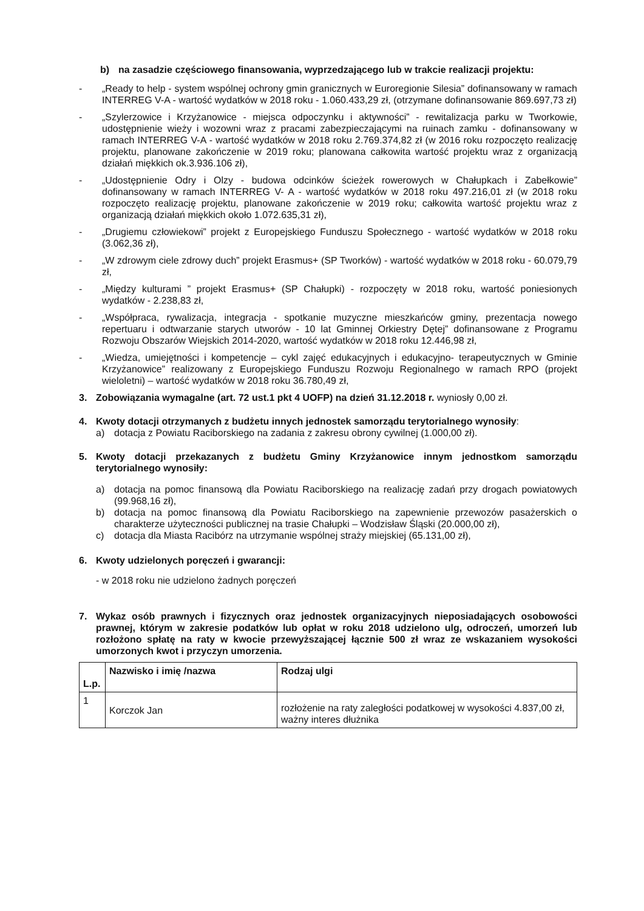b) na zasadzie częściowego finansowania, wyprzedzającego lub w trakcie realizacji projektu:
- „Ready to help - system wspólnej ochrony gmin granicznych w Euroregionie Silesia” dofinansowany w ramach INTERREG V-A - wartość wydatków w 2018 roku - 1.060.433,29 zł, (otrzymane dofinansowanie 869.697,73 zł)
- „Szylerzowice i Krzyżanowice - miejsca odpoczynku i aktywności” - rewitalizacja parku w Tworkowie, udostępnienie wieży i wozowni wraz z pracami zabezpieczającymi na ruinach zamku - dofinansowany w ramach INTERREG V-A - wartość wydatków w 2018 roku 2.769.374,82 zł (w 2016 roku rozpoczęto realizację projektu, planowane zakończenie w 2019 roku; planowana całkowita wartość projektu wraz z organizacją działań miękkich ok.3.936.106 zł),
- „Udostępnienie Odry i Olzy - budowa odcinków ścieżek rowerowych w Chałupkach i Zabełkowie” dofinansowany w ramach INTERREG V- A - wartość wydatków w 2018 roku 497.216,01 zł (w 2018 roku rozpoczęto realizację projektu, planowane zakończenie w 2019 roku; całkowita wartość projektu wraz z organizacją działań miękkich około 1.072.635,31 zł),
- „Drugiemu człowiekowi” projekt z Europejskiego Funduszu Społecznego - wartość wydatków w 2018 roku (3.062,36 zł),
- „W zdrowym ciele zdrowy duch” projekt Erasmus+ (SP Tworków) - wartość wydatków w 2018 roku - 60.079,79 zł,
- „Między kulturami ” projekt Erasmus+ (SP Chałupki) - rozpoczęty w 2018 roku, wartość poniesionych wydatków - 2.238,83 zł,
- „Współpraca, rywalizacja, integracja - spotkanie muzyczne mieszkańców gminy, prezentacja nowego repertuaru i odtwarzanie starych utworów - 10 lat Gminnej Orkiestry Dętej” dofinansowane z Programu Rozwoju Obszarów Wiejskich 2014-2020, wartość wydatków w 2018 roku 12.446,98 zł,
- „Wiedza, umiejętności i kompetencje – cykl zajęć edukacyjnych i edukacyjno- terapeutycznych w Gminie Krzyżanowice” realizowany z Europejskiego Funduszu Rozwoju Regionalnego w ramach RPO (projekt wieloletni) – wartość wydatków w 2018 roku 36.780,49 zł,
3. Zobowiązania wymagalne (art. 72 ust.1 pkt 4 UOFP) na dzień 31.12.2018 r. wyniosły 0,00 zł.
4. Kwoty dotacji otrzymanych z budżetu innych jednostek samorządu terytorialnego wynosiły:
a) dotacja z Powiatu Raciborskiego na zadania z zakresu obrony cywilnej (1.000,00 zł).
5. Kwoty dotacji przekazanych z budżetu Gminy Krzyżanowice innym jednostkom samorządu terytorialnego wynosiły:
a) dotacja na pomoc finansową dla Powiatu Raciborskiego na realizację zadań przy drogach powiatowych (99.968,16 zł),
b) dotacja na pomoc finansową dla Powiatu Raciborskiego na zapewnienie przewozów pasażerskich o charakterze użyteczności publicznej na trasie Chałupki – Wodzisław Śląski (20.000,00 zł),
c) dotacja dla Miasta Racibórz na utrzymanie wspólnej straży miejskiej (65.131,00 zł),
6. Kwoty udzielonych poręczeń i gwarancji:
- w 2018 roku nie udzielono żadnych poręczeń
7. Wykaz osób prawnych i fizycznych oraz jednostek organizacyjnych nieposiadających osobowości prawnej, którym w zakresie podatków lub opłat w roku 2018 udzielono ulg, odroczeń, umorzeń lub rozłożono spłatę na raty w kwocie przewyższającej łącznie 500 zł wraz ze wskazaniem wysokości umorzonych kwot i przyczyn umorzenia.
| L.p. | Nazwisko i imię /nazwa | Rodzaj ulgi |
| --- | --- | --- |
| 1 | Korczok Jan | rozłożenie na raty zaległości podatkowej w wysokości 4.837,00 zł, ważny interes dłużnika |